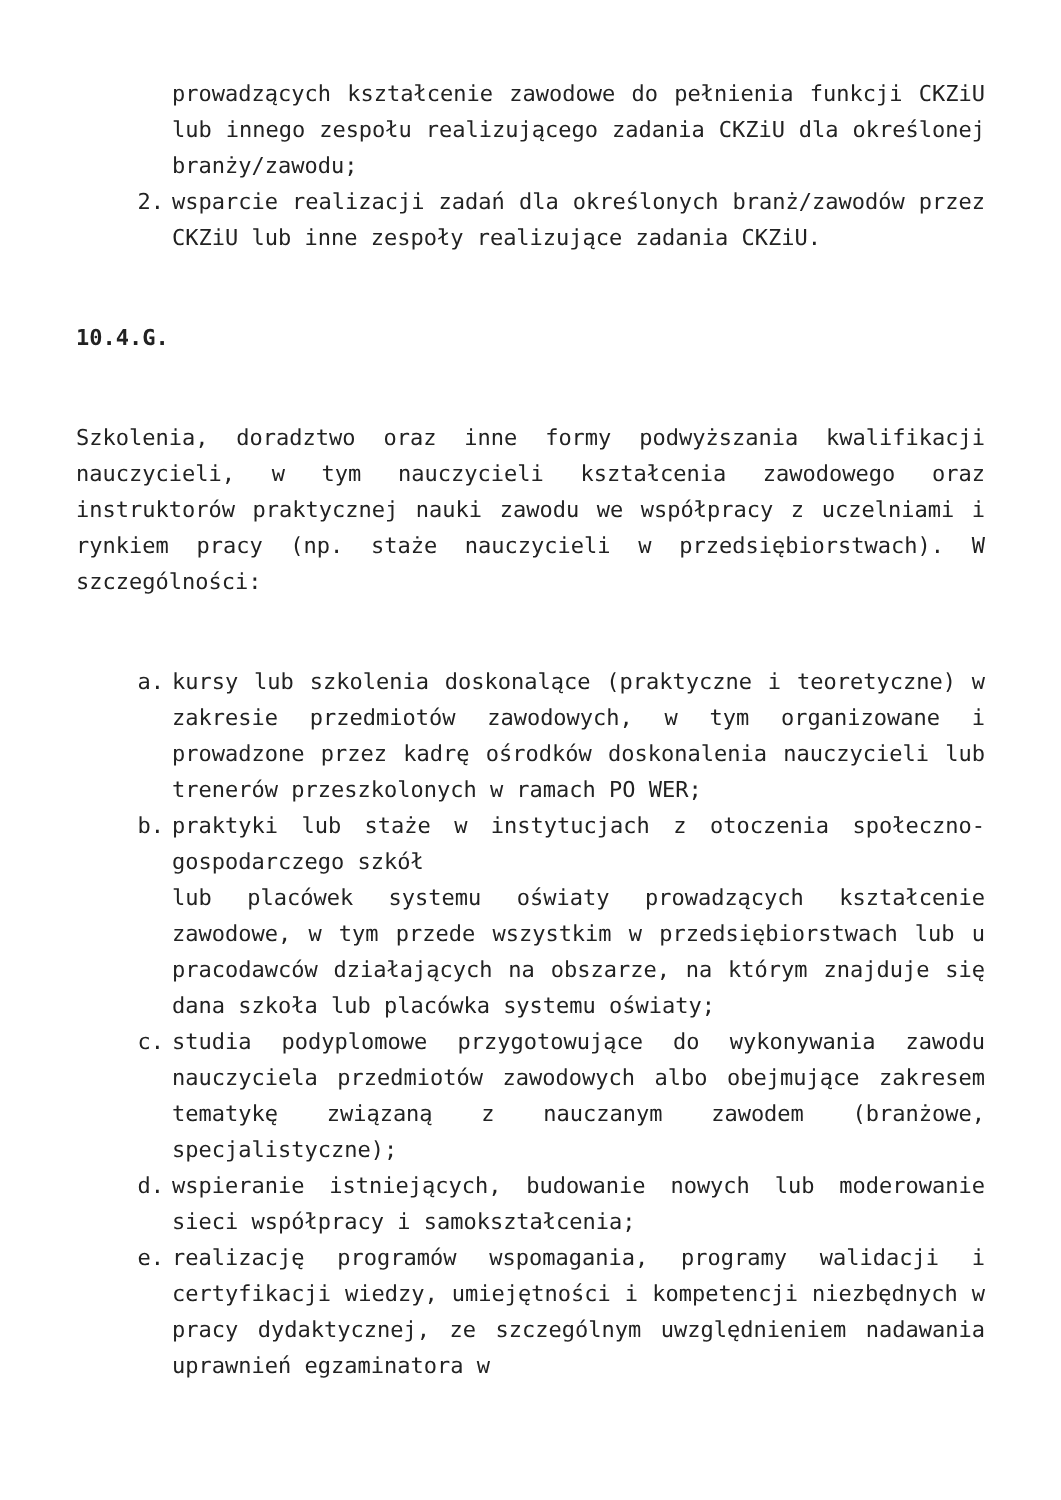prowadzących kształcenie zawodowe do pełnienia funkcji CKZiU lub innego zespołu realizującego zadania CKZiU dla określonej branży/zawodu;
2. wsparcie realizacji zadań dla określonych branż/zawodów przez CKZiU lub inne zespoły realizujące zadania CKZiU.
10.4.G.
Szkolenia, doradztwo oraz inne formy podwyższania kwalifikacji nauczycieli, w tym nauczycieli kształcenia zawodowego oraz instruktorów praktycznej nauki zawodu we współpracy z uczelniami i rynkiem pracy (np. staże nauczycieli w przedsiębiorstwach). W szczególności:
a. kursy lub szkolenia doskonalące (praktyczne i teoretyczne) w zakresie przedmiotów zawodowych, w tym organizowane i prowadzone przez kadrę ośrodków doskonalenia nauczycieli lub trenerów przeszkolonych w ramach PO WER;
b. praktyki lub staże w instytucjach z otoczenia społeczno-gospodarczego szkół
lub placówek systemu oświaty prowadzących kształcenie zawodowe, w tym przede wszystkim w przedsiębiorstwach lub u pracodawców działających na obszarze, na którym znajduje się dana szkoła lub placówka systemu oświaty;
c. studia podyplomowe przygotowujące do wykonywania zawodu nauczyciela przedmiotów zawodowych albo obejmujące zakresem tematykę związaną z nauczanym zawodem (branżowe, specjalistyczne);
d. wspieranie istniejących, budowanie nowych lub moderowanie sieci współpracy i samokształcenia;
e. realizację programów wspomagania, programy walidacji i certyfikacji wiedzy, umiejętności i kompetencji niezbędnych w pracy dydaktycznej, ze szczególnym uwzględnieniem nadawania uprawnień egzaminatora w